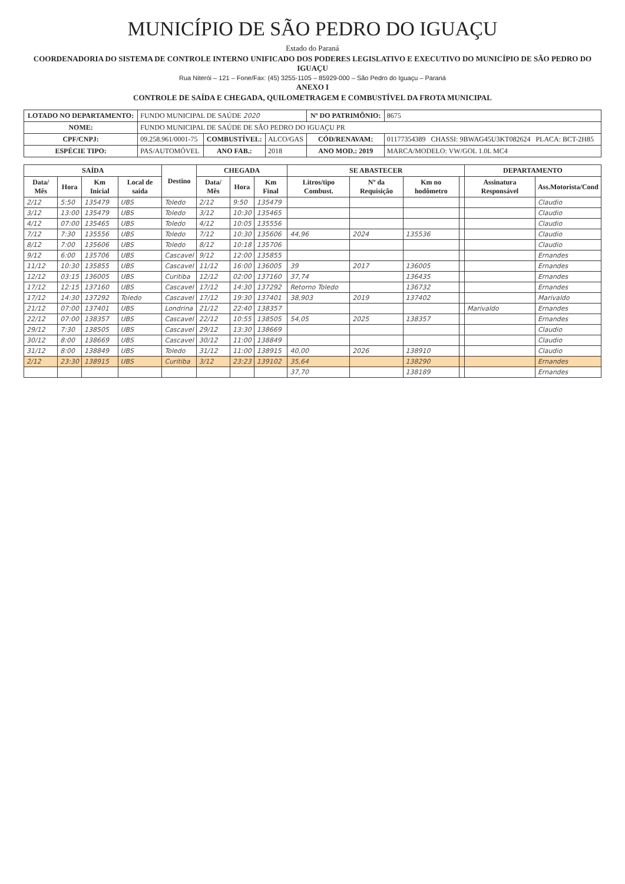MUNICÍPIO DE SÃO PEDRO DO IGUAÇU
Estado do Paraná
COORDENADORIA DO SISTEMA DE CONTROLE INTERNO UNIFICADO DOS PODERES LEGISLATIVO E EXECUTIVO DO MUNICÍPIO DE SÃO PEDRO DO IGUAÇU
Rua Niterói – 121 – Fone/Fax: (45) 3255-1105 – 85929-000 – São Pedro do Iguaçu – Paraná
ANEXO I
CONTROLE DE SAÍDA E CHEGADA, QUILOMETRAGEM E COMBUSTÍVEL DA FROTA MUNICIPAL
| LOTADO NO DEPARTAMENTO: | FUNDO MUNICIPAL DE SAÚDE 2020 | | | Nº DO PATRIMÔNIO: | 8675 |
| NOME: | FUNDO MUNICIPAL DE SAÚDE DE SÃO PEDRO DO IGUAÇU PR | | | | |
| CPF/CNPJ: | 09.258.961/0001-75 | COMBUSTÍVEL: | ALCO/GAS | CÓD/RENAVAM: | 01177354389 CHASSI: 9BWAG45U3KT082624 PLACA: BCT-2H85 |
| ESPÉCIE TIPO: | PAS/AUTOMÓVEL | ANO FAB.: | 2018 | ANO MOD.: 2019 | MARCA/MODELO: VW/GOL 1.0L MC4 |
| SAÍDA | | | | Destino | CHEGADA | | | SE ABASTECER | | | | DEPARTAMENTO | |
| --- | --- | --- | --- | --- | --- | --- | --- | --- | --- | --- | --- | --- | --- |
| Data/ Mês | Hora | Km Inicial | Local de saída | | Data/ Mês | Hora | Km Final | Litros/tipo Combust. | Nº da Requisição | Km no hodômetro | | Assinatura Responsável | Ass.Motorista/Cond |
| 2/12 | 5:50 | 135479 | UBS | Toledo | 2/12 | 9:50 | 135479 | | | | | | Claudio |
| 3/12 | 13:00 | 135479 | UBS | Toledo | 3/12 | 10:30 | 135465 | | | | | | Claudio |
| 4/12 | 07:00 | 135465 | UBS | Toledo | 4/12 | 10:05 | 135556 | | | | | | Claudio |
| 7/12 | 7:30 | 135556 | UBS | Toledo | 7/12 | 10:30 | 135606 | 44,96 | 2024 | 135536 | | | Claudio |
| 8/12 | 7:00 | 135606 | UBS | Toledo | 8/12 | 10:18 | 135706 | | | | | | Claudio |
| 9/12 | 6:00 | 135706 | UBS | Cascavel | 9/12 | 12:00 | 135855 | | | | | | Ernandes |
| 11/12 | 10:30 | 135855 | UBS | Cascavel | 11/12 | 16:00 | 136005 | 39 | 2017 | 136005 | | | Ernandes |
| 12/12 | 03:15 | 136005 | UBS | Curitiba | 12/12 | 02:00 | 137160 | 37,74 | | 136435 | | | Ernandes |
| 17/12 | 12:15 | 137160 | UBS | Cascavel | 17/12 | 14:30 | 137292 | Retorno Toledo | | 136732 | | | Ernandes |
| 17/12 | 14:30 | 137292 | Toledo | Cascavel | 17/12 | 19:30 | 137401 | 38,903 | 2019 | 137402 | | | Marivaldo |
| 21/12 | 07:00 | 137401 | UBS | Londrina | 21/12 | 22:40 | 138357 | | | | | Marivaldo | Ernandes |
| 22/12 | 07:00 | 138357 | UBS | Cascavel | 22/12 | 10:55 | 138505 | 54,05 | 2025 | 138357 | | | Ernandes |
| 29/12 | 7:30 | 138505 | UBS | Cascavel | 29/12 | 13:30 | 138669 | | | | | | Claudio |
| 30/12 | 8:00 | 138669 | UBS | Cascavel | 30/12 | 11:00 | 138849 | | | | | | Claudio |
| 31/12 | 8:00 | 138849 | UBS | Toledo | 31/12 | 11:00 | 138915 | 40,00 | 2026 | 138910 | | | Claudio |
| 2/12 | 23:30 | 138915 | UBS | Curitiba | 3/12 | 23:23 | 139102 | 35,64 | | 138290 | | | Ernandes |
| | | | | | | | | 37,70 | | 138189 | | | Ernandes |